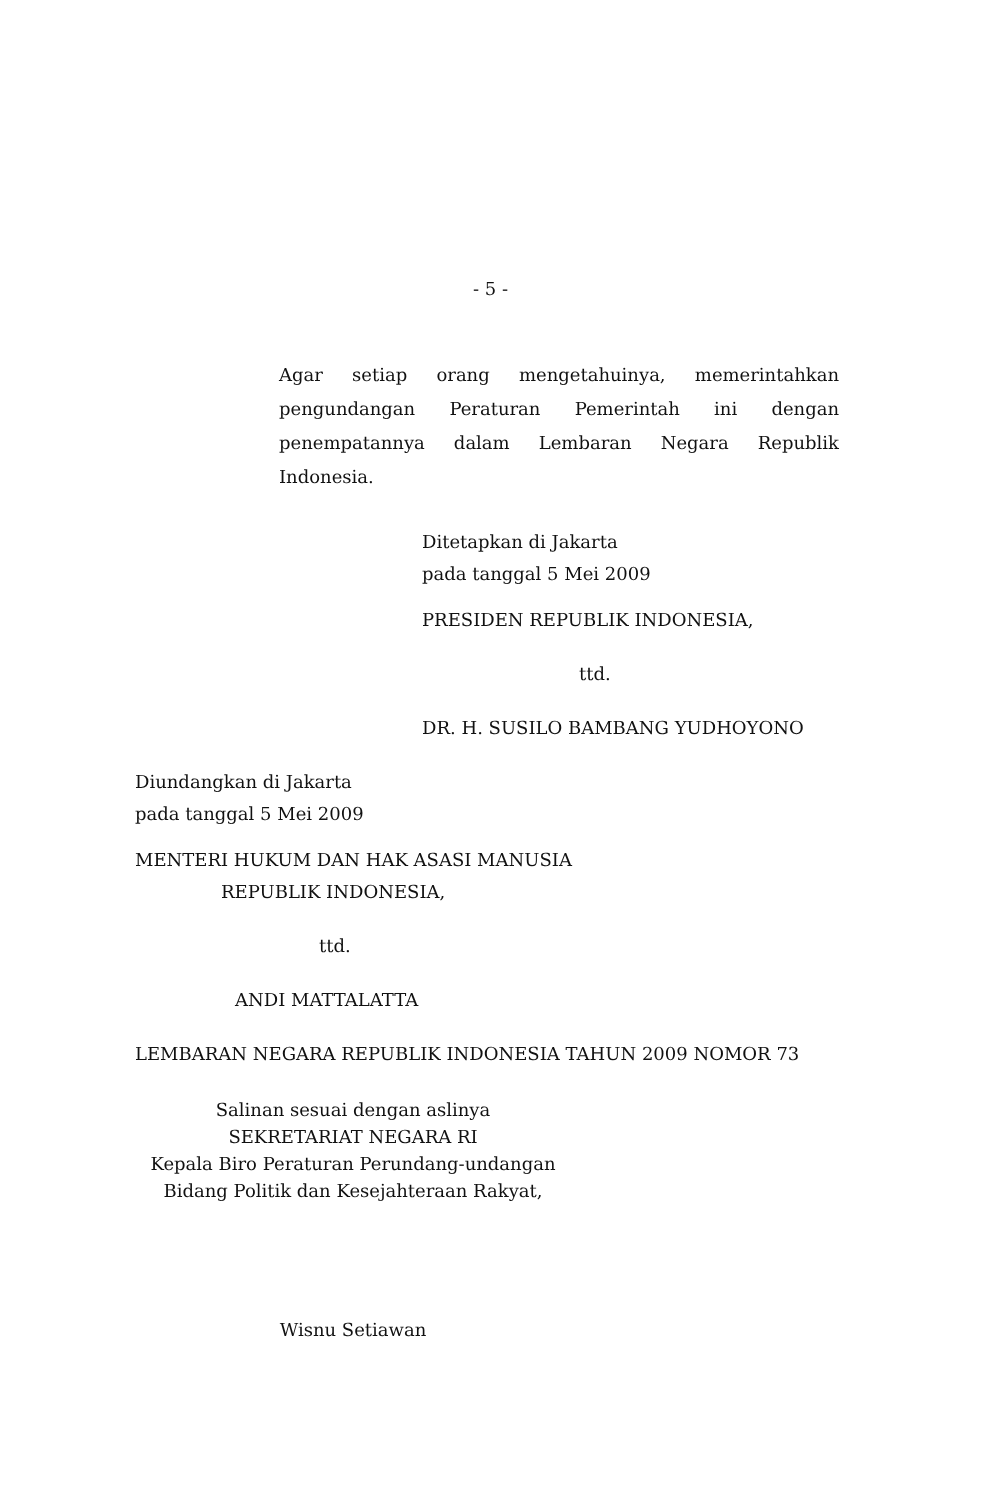- 5 -
Agar setiap orang mengetahuinya, memerintahkan pengundangan Peraturan Pemerintah ini dengan penempatannya dalam Lembaran Negara Republik Indonesia.
Ditetapkan di Jakarta
pada tanggal 5 Mei 2009
PRESIDEN REPUBLIK INDONESIA,
ttd.
DR. H. SUSILO BAMBANG YUDHOYONO
Diundangkan di Jakarta
pada tanggal 5 Mei 2009
MENTERI HUKUM DAN HAK ASASI MANUSIA
REPUBLIK INDONESIA,
ttd.
ANDI MATTALATTA
LEMBARAN NEGARA REPUBLIK INDONESIA TAHUN 2009 NOMOR 73
Salinan sesuai dengan aslinya
SEKRETARIAT NEGARA RI
Kepala Biro Peraturan Perundang-undangan
Bidang Politik dan Kesejahteraan Rakyat,
Wisnu Setiawan